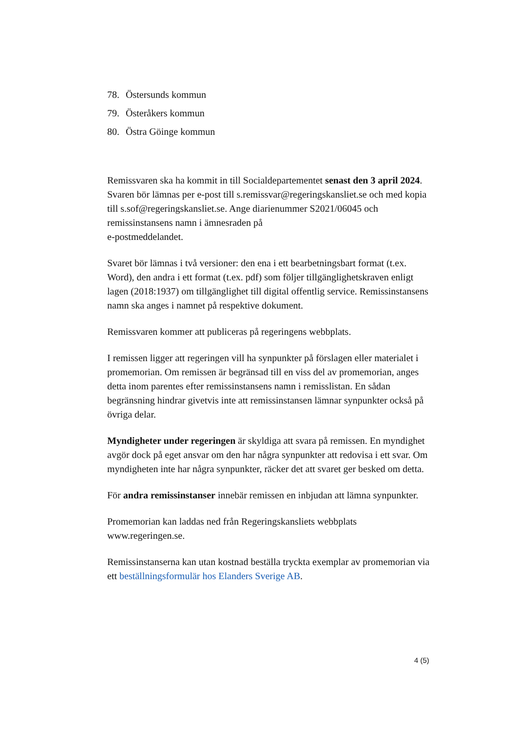78. Östersunds kommun
79. Österåkers kommun
80. Östra Göinge kommun
Remissvaren ska ha kommit in till Socialdepartementet senast den 3 april 2024. Svaren bör lämnas per e-post till s.remissvar@regeringskansliet.se och med kopia till s.sof@regeringskansliet.se. Ange diarienummer S2021/06045 och remissinstansens namn i ämnesraden på
e-postmeddelandet.
Svaret bör lämnas i två versioner: den ena i ett bearbetningsbart format (t.ex. Word), den andra i ett format (t.ex. pdf) som följer tillgänglighetskraven enligt lagen (2018:1937) om tillgänglighet till digital offentlig service. Remissinstansens namn ska anges i namnet på respektive dokument.
Remissvaren kommer att publiceras på regeringens webbplats.
I remissen ligger att regeringen vill ha synpunkter på förslagen eller materialet i promemorian. Om remissen är begränsad till en viss del av promemorian, anges detta inom parentes efter remissinstansens namn i remisslistan. En sådan begränsning hindrar givetvis inte att remissinstansen lämnar synpunkter också på övriga delar.
Myndigheter under regeringen är skyldiga att svara på remissen. En myndighet avgör dock på eget ansvar om den har några synpunkter att redovisa i ett svar. Om myndigheten inte har några synpunkter, räcker det att svaret ger besked om detta.
För andra remissinstanser innebär remissen en inbjudan att lämna synpunkter.
Promemorian kan laddas ned från Regeringskansliets webbplats www.regeringen.se.
Remissinstanserna kan utan kostnad beställa tryckta exemplar av promemorian via ett beställningsformulär hos Elanders Sverige AB.
4 (5)